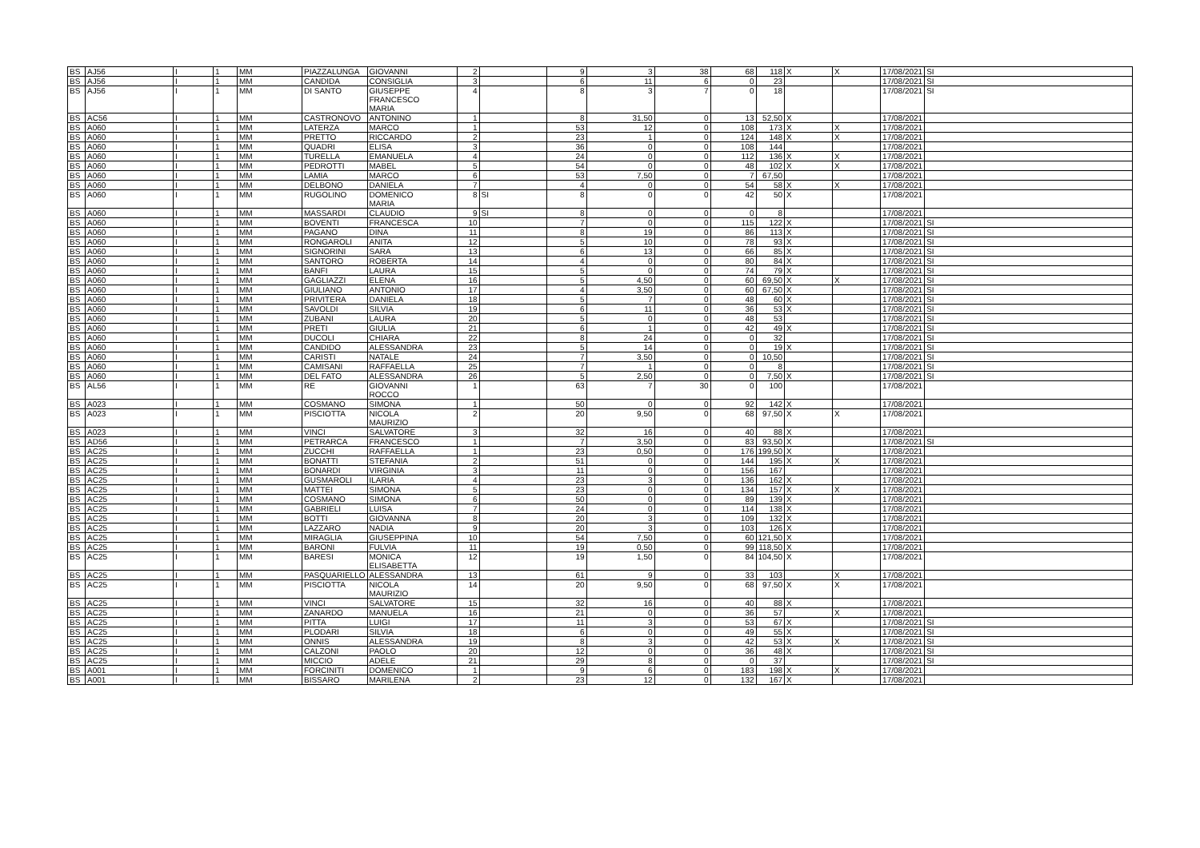| BS | AJ56 | I | 1 | MM | PIAZZALUNGA | GIOVANNI | 2 | | 9 | 3 | 38 | 68 | 118 | X | X | 17/08/2021 | SI |
| BS | AJ56 | I | 1 | MM | CANDIDA | CONSIGLIA | 3 | | 6 | 11 | 6 | 0 | 23 | | | 17/08/2021 | SI |
| BS | AJ56 | I | 1 | MM | DI SANTO | GIUSEPPE FRANCESCO MARIA | 4 | | 8 | 3 | 7 | 0 | 18 | | | 17/08/2021 | SI |
| BS | AC56 | I | 1 | MM | CASTRONOVO | ANTONINO | 1 | | 8 | 31,50 | 0 | 13 | 52,50 | X | | 17/08/2021 | |
| BS | A060 | I | 1 | MM | LATERZA | MARCO | 1 | | 53 | 12 | 0 | 108 | 173 | X | X | 17/08/2021 | |
| BS | A060 | I | 1 | MM | PRETTO | RICCARDO | 2 | | 23 | 1 | 0 | 124 | 148 | X | X | 17/08/2021 | |
| BS | A060 | I | 1 | MM | QUADRI | ELISA | 3 | | 36 | 0 | 0 | 108 | 144 | | | 17/08/2021 | |
| BS | A060 | I | 1 | MM | TURELLA | EMANUELA | 4 | | 24 | 0 | 0 | 112 | 136 | X | X | 17/08/2021 | |
| BS | A060 | I | 1 | MM | PEDROTTI | MABEL | 5 | | 54 | 0 | 0 | 48 | 102 | X | X | 17/08/2021 | |
| BS | A060 | I | 1 | MM | LAMIA | MARCO | 6 | | 53 | 7,50 | 0 | 7 | 67,50 | | | 17/08/2021 | |
| BS | A060 | I | 1 | MM | DELBONO | DANIELA | 7 | | 4 | 0 | 0 | 54 | 58 | X | X | 17/08/2021 | |
| BS | A060 | I | 1 | MM | RUGOLINO | DOMENICO MARIA | 8 | SI | 8 | 0 | 0 | 42 | 50 | X | | 17/08/2021 | |
| BS | A060 | I | 1 | MM | MASSARDI | CLAUDIO | 9 | SI | 8 | 0 | 0 | 0 | 8 | | | 17/08/2021 | |
| BS | A060 | I | 1 | MM | BOVENTI | FRANCESCA | 10 | | 7 | 0 | 0 | 115 | 122 | X | | 17/08/2021 | SI |
| BS | A060 | I | 1 | MM | PAGANO | DINA | 11 | | 8 | 19 | 0 | 86 | 113 | X | | 17/08/2021 | SI |
| BS | A060 | I | 1 | MM | RONGAROLI | ANITA | 12 | | 5 | 10 | 0 | 78 | 93 | X | | 17/08/2021 | SI |
| BS | A060 | I | 1 | MM | SIGNORINI | SARA | 13 | | 6 | 13 | 0 | 66 | 85 | X | | 17/08/2021 | SI |
| BS | A060 | I | 1 | MM | SANTORO | ROBERTA | 14 | | 4 | 0 | 0 | 80 | 84 | X | | 17/08/2021 | SI |
| BS | A060 | I | 1 | MM | BANFI | LAURA | 15 | | 5 | 0 | 0 | 74 | 79 | X | | 17/08/2021 | SI |
| BS | A060 | I | 1 | MM | GAGLIAZZI | ELENA | 16 | | 5 | 4,50 | 0 | 60 | 69,50 | X | X | 17/08/2021 | SI |
| BS | A060 | I | 1 | MM | GIULIANO | ANTONIO | 17 | | 4 | 3,50 | 0 | 60 | 67,50 | X | | 17/08/2021 | SI |
| BS | A060 | I | 1 | MM | PRIVITERA | DANIELA | 18 | | 5 | 7 | 0 | 48 | 60 | X | | 17/08/2021 | SI |
| BS | A060 | I | 1 | MM | SAVOLDI | SILVIA | 19 | | 6 | 11 | 0 | 36 | 53 | X | | 17/08/2021 | SI |
| BS | A060 | I | 1 | MM | ZUBANI | LAURA | 20 | | 5 | 0 | 0 | 48 | 53 | | | 17/08/2021 | SI |
| BS | A060 | I | 1 | MM | PRETI | GIULIA | 21 | | 6 | 1 | 0 | 42 | 49 | X | | 17/08/2021 | SI |
| BS | A060 | I | 1 | MM | DUCOLI | CHIARA | 22 | | 8 | 24 | 0 | 0 | 32 | | | 17/08/2021 | SI |
| BS | A060 | I | 1 | MM | CANDIDO | ALESSANDRA | 23 | | 5 | 14 | 0 | 0 | 19 | X | | 17/08/2021 | SI |
| BS | A060 | I | 1 | MM | CARISTI | NATALE | 24 | | 7 | 3,50 | 0 | 0 | 10,50 | | | 17/08/2021 | SI |
| BS | A060 | I | 1 | MM | CAMISANI | RAFFAELLA | 25 | | 7 | 1 | 0 | 0 | 8 | | | 17/08/2021 | SI |
| BS | A060 | I | 1 | MM | DEL FATO | ALESSANDRA | 26 | | 5 | 2,50 | 0 | 0 | 7,50 | X | | 17/08/2021 | SI |
| BS | AL56 | I | 1 | MM | RE | GIOVANNI ROCCO | 1 | | 63 | 7 | 30 | 0 | 100 | | | 17/08/2021 | |
| BS | A023 | I | 1 | MM | COSMANO | SIMONA | 1 | | 50 | 0 | 0 | 92 | 142 | X | | 17/08/2021 | |
| BS | A023 | I | 1 | MM | PISCIOTTA | NICOLA MAURIZIO | 2 | | 20 | 9,50 | 0 | 68 | 97,50 | X | X | 17/08/2021 | |
| BS | A023 | I | 1 | MM | VINCI | SALVATORE | 3 | | 32 | 16 | 0 | 40 | 88 | X | | 17/08/2021 | |
| BS | AD56 | I | 1 | MM | PETRARCA | FRANCESCO | 1 | | 7 | 3,50 | 0 | 83 | 93,50 | X | | 17/08/2021 | SI |
| BS | AC25 | I | 1 | MM | ZUCCHI | RAFFAELLA | 1 | | 23 | 0,50 | 0 | 176 | 199,50 | X | | 17/08/2021 | |
| BS | AC25 | I | 1 | MM | BONATTI | STEFANIA | 2 | | 51 | 0 | 0 | 144 | 195 | X | X | 17/08/2021 | |
| BS | AC25 | I | 1 | MM | BONARDI | VIRGINIA | 3 | | 11 | 0 | 0 | 156 | 167 | | | 17/08/2021 | |
| BS | AC25 | I | 1 | MM | GUSMAROLI | ILARIA | 4 | | 23 | 3 | 0 | 136 | 162 | X | | 17/08/2021 | |
| BS | AC25 | I | 1 | MM | MATTEI | SIMONA | 5 | | 23 | 0 | 0 | 134 | 157 | X | X | 17/08/2021 | |
| BS | AC25 | I | 1 | MM | COSMANO | SIMONA | 6 | | 50 | 0 | 0 | 89 | 139 | X | | 17/08/2021 | |
| BS | AC25 | I | 1 | MM | GABRIELI | LUISA | 7 | | 24 | 0 | 0 | 114 | 138 | X | | 17/08/2021 | |
| BS | AC25 | I | 1 | MM | BOTTI | GIOVANNA | 8 | | 20 | 3 | 0 | 109 | 132 | X | | 17/08/2021 | |
| BS | AC25 | I | 1 | MM | LAZZARO | NADIA | 9 | | 20 | 3 | 0 | 103 | 126 | X | | 17/08/2021 | |
| BS | AC25 | I | 1 | MM | MIRAGLIA | GIUSEPPINA | 10 | | 54 | 7,50 | 0 | 60 | 121,50 | X | | 17/08/2021 | |
| BS | AC25 | I | 1 | MM | BARONI | FULVIA | 11 | | 19 | 0,50 | 0 | 99 | 118,50 | X | | 17/08/2021 | |
| BS | AC25 | I | 1 | MM | BARESI | MONICA ELISABETTA | 12 | | 19 | 1,50 | 0 | 84 | 104,50 | X | | 17/08/2021 | |
| BS | AC25 | I | 1 | MM | PASQUARIELLO | ALESSANDRA | 13 | | 61 | 9 | 0 | 33 | 103 | | X | 17/08/2021 | |
| BS | AC25 | I | 1 | MM | PISCIOTTA | NICOLA MAURIZIO | 14 | | 20 | 9,50 | 0 | 68 | 97,50 | X | X | 17/08/2021 | |
| BS | AC25 | I | 1 | MM | VINCI | SALVATORE | 15 | | 32 | 16 | 0 | 40 | 88 | X | | 17/08/2021 | |
| BS | AC25 | I | 1 | MM | ZANARDO | MANUELA | 16 | | 21 | 0 | 0 | 36 | 57 | | X | 17/08/2021 | |
| BS | AC25 | I | 1 | MM | PITTA | LUIGI | 17 | | 11 | 3 | 0 | 53 | 67 | X | | 17/08/2021 | SI |
| BS | AC25 | I | 1 | MM | PLODARI | SILVIA | 18 | | 6 | 0 | 0 | 49 | 55 | X | | 17/08/2021 | SI |
| BS | AC25 | I | 1 | MM | ONNIS | ALESSANDRA | 19 | | 8 | 3 | 0 | 42 | 53 | X | X | 17/08/2021 | SI |
| BS | AC25 | I | 1 | MM | CALZONI | PAOLO | 20 | | 12 | 0 | 0 | 36 | 48 | X | | 17/08/2021 | SI |
| BS | AC25 | I | 1 | MM | MICCIO | ADELE | 21 | | 29 | 8 | 0 | 0 | 37 | | | 17/08/2021 | SI |
| BS | A001 | I | 1 | MM | FORCINITI | DOMENICO | 1 | | 9 | 6 | 0 | 183 | 198 | X | X | 17/08/2021 | |
| BS | A001 | I | 1 | MM | BISSARO | MARILENA | 2 | | 23 | 12 | 0 | 132 | 167 | X | | 17/08/2021 | |